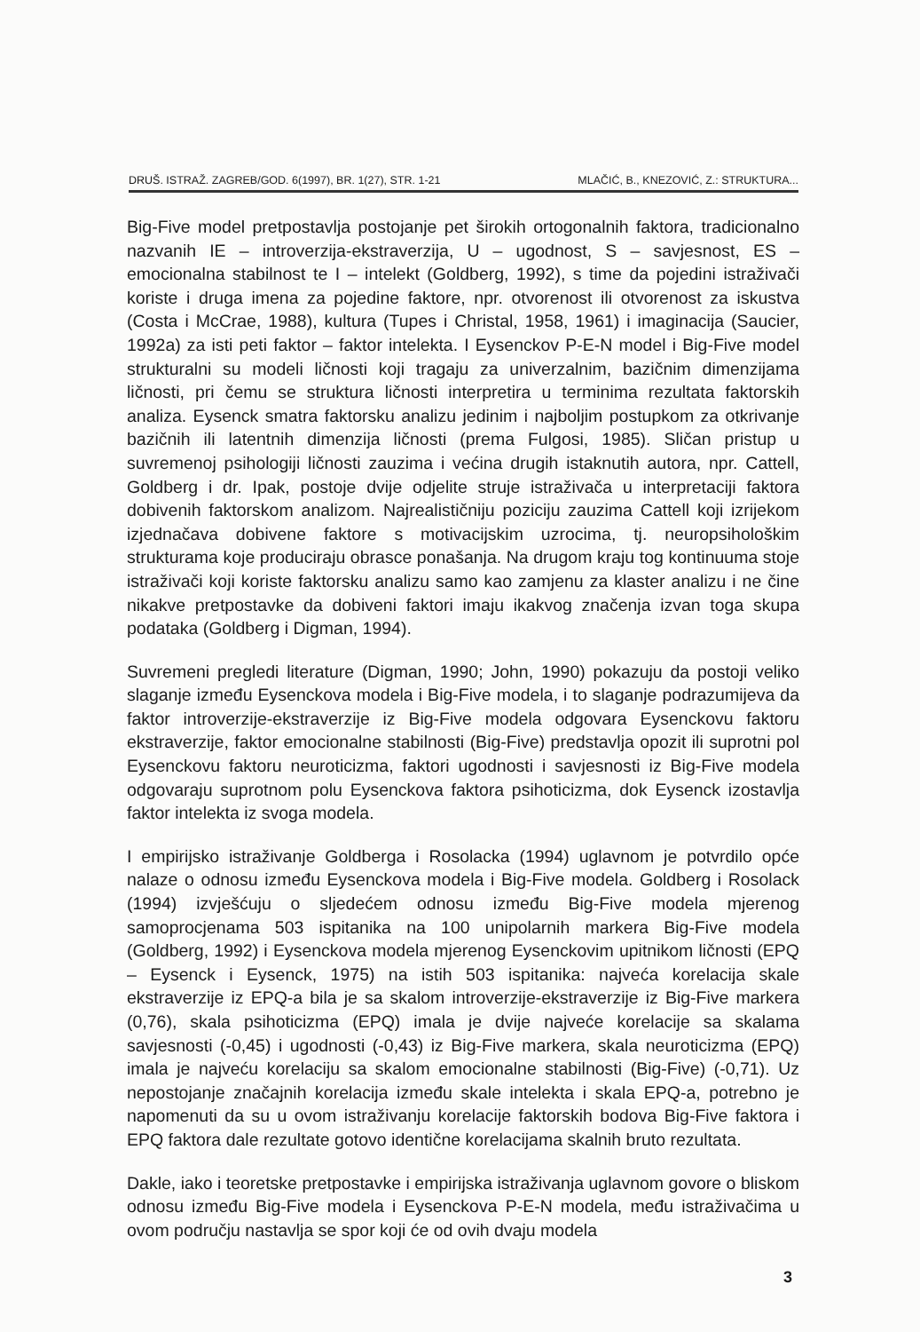DRUŠ. ISTRAŽ. ZAGREB/GOD. 6(1997), BR. 1(27), STR. 1-21 MLAČIĆ, B., KNEZOVIĆ, Z.: STRUKTURA...
Big-Five model pretpostavlja postojanje pet širokih ortogonalnih faktora, tradicionalno nazvanih IE – introverzija-ekstraverzija, U – ugodnost, S – savjesnost, ES – emocionalna stabilnost te I – intelekt (Goldberg, 1992), s time da pojedini istraživači koriste i druga imena za pojedine faktore, npr. otvorenost ili otvorenost za iskustva (Costa i McCrae, 1988), kultura (Tupes i Christal, 1958, 1961) i imaginacija (Saucier, 1992a) za isti peti faktor – faktor intelekta. I Eysenckov P-E-N model i Big-Five model strukturalni su modeli ličnosti koji tragaju za univerzalnim, bazičnim dimenzijama ličnosti, pri čemu se struktura ličnosti interpretira u terminima rezultata faktorskih analiza. Eysenck smatra faktorsku analizu jedinim i najboljim postupkom za otkrivanje bazičnih ili latentnih dimenzija ličnosti (prema Fulgosi, 1985). Sličan pristup u suvremenoj psihologiji ličnosti zauzima i većina drugih istaknutih autora, npr. Cattell, Goldberg i dr. Ipak, postoje dvije odjelite struje istraživača u interpretaciji faktora dobivenih faktorskom analizom. Najrealističniju poziciju zauzima Cattell koji izrijekom izjednačava dobivene faktore s motivacijskim uzrocima, tj. neuropsihološkim strukturama koje produciraju obrasce ponašanja. Na drugom kraju tog kontinuuma stoje istraživači koji koriste faktorsku analizu samo kao zamjenu za klaster analizu i ne čine nikakve pretpostavke da dobiveni faktori imaju ikakvog značenja izvan toga skupa podataka (Goldberg i Digman, 1994).
Suvremeni pregledi literature (Digman, 1990; John, 1990) pokazuju da postoji veliko slaganje između Eysenckova modela i Big-Five modela, i to slaganje podrazumijeva da faktor introverzije-ekstraverzije iz Big-Five modela odgovara Eysenckovu faktoru ekstraverzije, faktor emocionalne stabilnosti (Big-Five) predstavlja opozit ili suprotni pol Eysenckovu faktoru neuroticizma, faktori ugodnosti i savjesnosti iz Big-Five modela odgovaraju suprotnom polu Eysenckova faktora psihoticizma, dok Eysenck izostavlja faktor intelekta iz svoga modela.
I empirijsko istraživanje Goldberga i Rosolacka (1994) uglavnom je potvrdilo opće nalaze o odnosu između Eysenckova modela i Big-Five modela. Goldberg i Rosolack (1994) izvješćuju o sljedećem odnosu između Big-Five modela mjerenog samoprocjenama 503 ispitanika na 100 unipolarnih markera Big-Five modela (Goldberg, 1992) i Eysenckova modela mjerenog Eysenckovim upitnikom ličnosti (EPQ – Eysenck i Eysenck, 1975) na istih 503 ispitanika: najveća korelacija skale ekstraverzije iz EPQ-a bila je sa skalom introverzije-ekstraverzije iz Big-Five markera (0,76), skala psihoticizma (EPQ) imala je dvije najveće korelacije sa skalama savjesnosti (-0,45) i ugodnosti (-0,43) iz Big-Five markera, skala neuroticizma (EPQ) imala je najveću korelaciju sa skalom emocionalne stabilnosti (Big-Five) (-0,71). Uz nepostojanje značajnih korelacija između skale intelekta i skala EPQ-a, potrebno je napomenuti da su u ovom istraživanju korelacije faktorskih bodova Big-Five faktora i EPQ faktora dale rezultate gotovo identične korelacijama skalnih bruto rezultata.
Dakle, iako i teoretske pretpostavke i empirijska istraživanja uglavnom govore o bliskom odnosu između Big-Five modela i Eysenckova P-E-N modela, među istraživačima u ovom području nastavlja se spor koji će od ovih dvaju modela
3